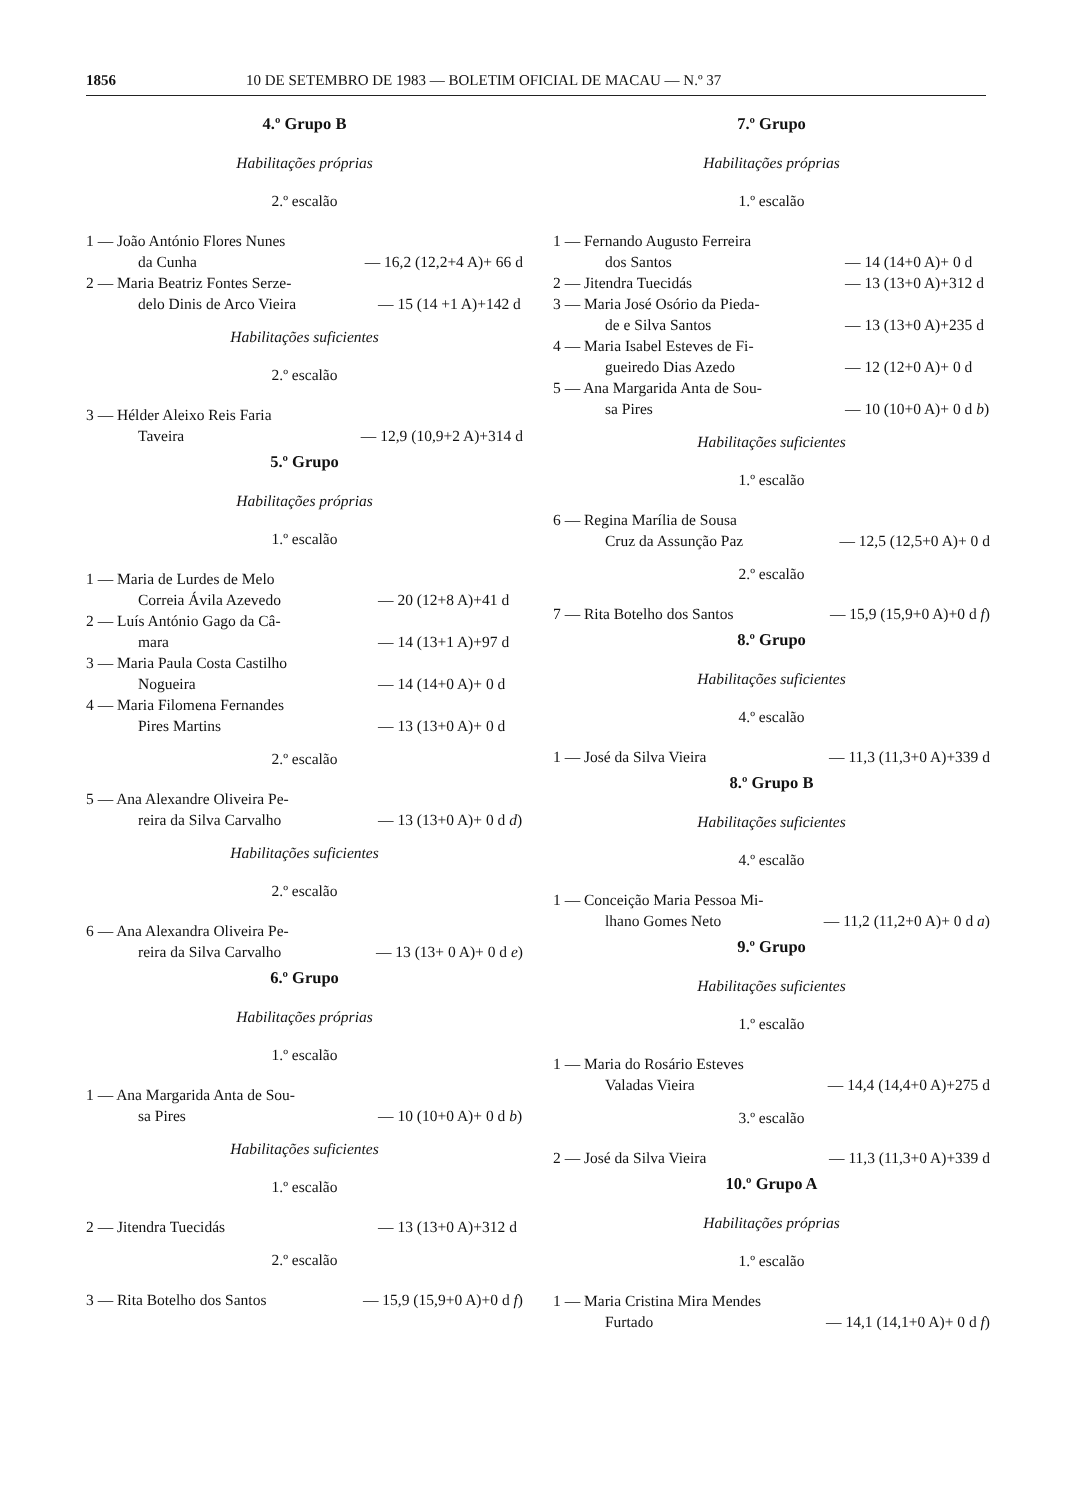1856 10 DE SETEMBRO DE 1983 — BOLETIM OFICIAL DE MACAU — N.º 37
4.º Grupo B
Habilitações próprias
2.º escalão
1 — João António Flores Nunes
da Cunha
— 16,2 (12,2+4 A)+ 66 d
2 — Maria Beatriz Fontes Serze-
delo Dinis de Arco Vieira
— 15 (14 +1 A)+142 d
Habilitações suficientes
2.º escalão
3 — Hélder Aleixo Reis Faria
Taveira
— 12,9 (10,9+2 A)+314 d
5.º Grupo
Habilitações próprias
1.º escalão
1 — Maria de Lurdes de Melo
Correia Ávila Azevedo
— 20 (12+8 A)+41 d
2 — Luís António Gago da Câ-
mara
— 14 (13+1 A)+97 d
3 — Maria Paula Costa Castilho
Nogueira
— 14 (14+0 A)+ 0 d
4 — Maria Filomena Fernandes
Pires Martins
— 13 (13+0 A)+ 0 d
2.º escalão
5 — Ana Alexandre Oliveira Pe-
reira da Silva Carvalho
— 13 (13+0 A)+ 0 d d)
Habilitações suficientes
2.º escalão
6 — Ana Alexandra Oliveira Pe-
reira da Silva Carvalho
— 13 (13+ 0 A)+ 0 d e)
6.º Grupo
Habilitações próprias
1.º escalão
1 — Ana Margarida Anta de Sou-
sa Pires
— 10 (10+0 A)+ 0 d b)
Habilitações suficientes
1.º escalão
2 — Jitendra Tuecidás — 13 (13+0 A)+312 d
2.º escalão
3 — Rita Botelho dos Santos
— 15,9 (15,9+0 A)+0 d f)
7.º Grupo
Habilitações próprias
1.º escalão
1 — Fernando Augusto Ferreira
dos Santos
— 14 (14+0 A)+ 0 d
2 — Jitendra Tuecidás — 13 (13+0 A)+312 d
3 — Maria José Osório da Pieda-
de e Silva Santos
— 13 (13+0 A)+235 d
4 — Maria Isabel Esteves de Fi-
gueiredo Dias Azedo
— 12 (12+0 A)+ 0 d
5 — Ana Margarida Anta de Sou-
sa Pires
— 10 (10+0 A)+ 0 d b)
Habilitações suficientes
1.º escalão
6 — Regina Marília de Sousa
Cruz da Assunção Paz
— 12,5 (12,5+0 A)+ 0 d
2.º escalão
7 — Rita Botelho dos Santos
— 15,9 (15,9+0 A)+0 d f)
8.º Grupo
Habilitações suficientes
4.º escalão
1 — José da Silva Vieira — 11,3 (11,3+0 A)+339 d
8.º Grupo B
Habilitações suficientes
4.º escalão
1 — Conceição Maria Pessoa Mi-
lhano Gomes Neto
— 11,2 (11,2+0 A)+ 0 d a)
9.º Grupo
Habilitações suficientes
1.º escalão
1 — Maria do Rosário Esteves
Valadas Vieira
— 14,4 (14,4+0 A)+275 d
3.º escalão
2 — José da Silva Vieira — 11,3 (11,3+0 A)+339 d
10.º Grupo A
Habilitações próprias
1.º escalão
1 — Maria Cristina Mira Mendes
Furtado
— 14,1 (14,1+0 A)+ 0 d f)